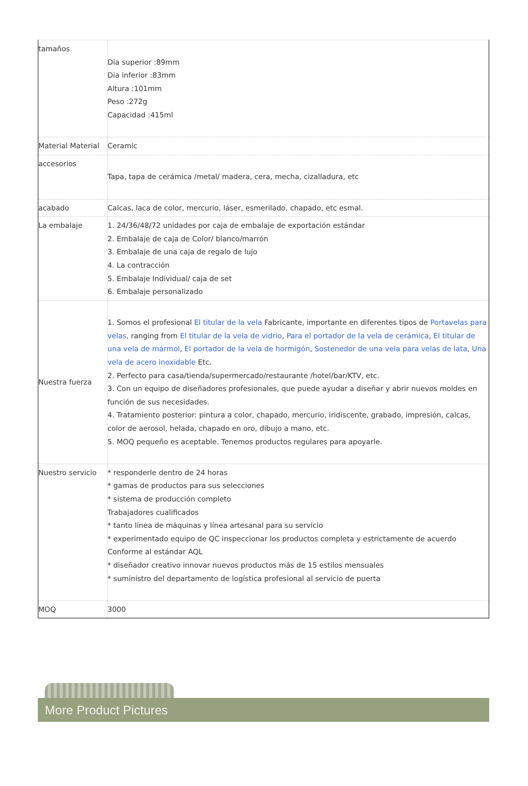| tamaños | Dia superior :89mm Dia inferior :83mm Altura :101mm Peso :272g Capacidad :415ml |
| Material Material | Ceramic |
| accesorios | Tapa, tapa de cerámica /metal/ madera, cera, mecha, cizalladura, etc |
| acabado | Calcas, laca de color, mercurio, láser, esmerilado, chapado, etc esmal. |
| La embalaje | 1. 24/36/48/72 unidades por caja de embalaje de exportación estándar 2. Embalaje de caja de Color/ blanco/marrón 3. Embalaje de una caja de regalo de lujo 4. La contracción 5. Embalaje Individual/ caja de set 6. Embalaje personalizado |
| Nuestra fuerza | 1. Somos el profesional El titular de la vela Fabricante, importante en diferentes tipos de Portavelas para velas , ranging from El titular de la vela de vidrio , Para el portador de la vela de cerámica , El titular de una vela de mármol , El portador de la vela de hormigón , Sostenedor de una vela para velas de lata , Una vela de acero inoxidable Etc. 2. Perfecto para casa/tienda/supermercado/restaurante /hotel/bar/KTV, etc. 3. Con un equipo de diseñadores profesionales, que puede ayudar a diseñar y abrir nuevos moldes en función de sus necesidades. 4. Tratamiento posterior: pintura a color, chapado, mercurio, iridiscente, grabado, impresión, calcas, color de aerosol, helada, chapado en oro, dibujo a mano, etc. 5. MOQ pequeño es aceptable. Tenemos productos regulares para apoyarle. |
| Nuestro servicio | * responderle dentro de 24 horas * gamas de productos para sus selecciones * sistema de producción completo Trabajadores cualificados * tanto línea de máquinas y línea artesanal para su servicio * experimentado equipo de QC inspeccionar los productos completa y estrictamente de acuerdo Conforme al estándar AQL * diseñador creativo innovar nuevos productos más de 15 estilos mensuales * suministro del departamento de logística profesional al servicio de puerta |
| MOQ | 3000 |
More Product Pictures